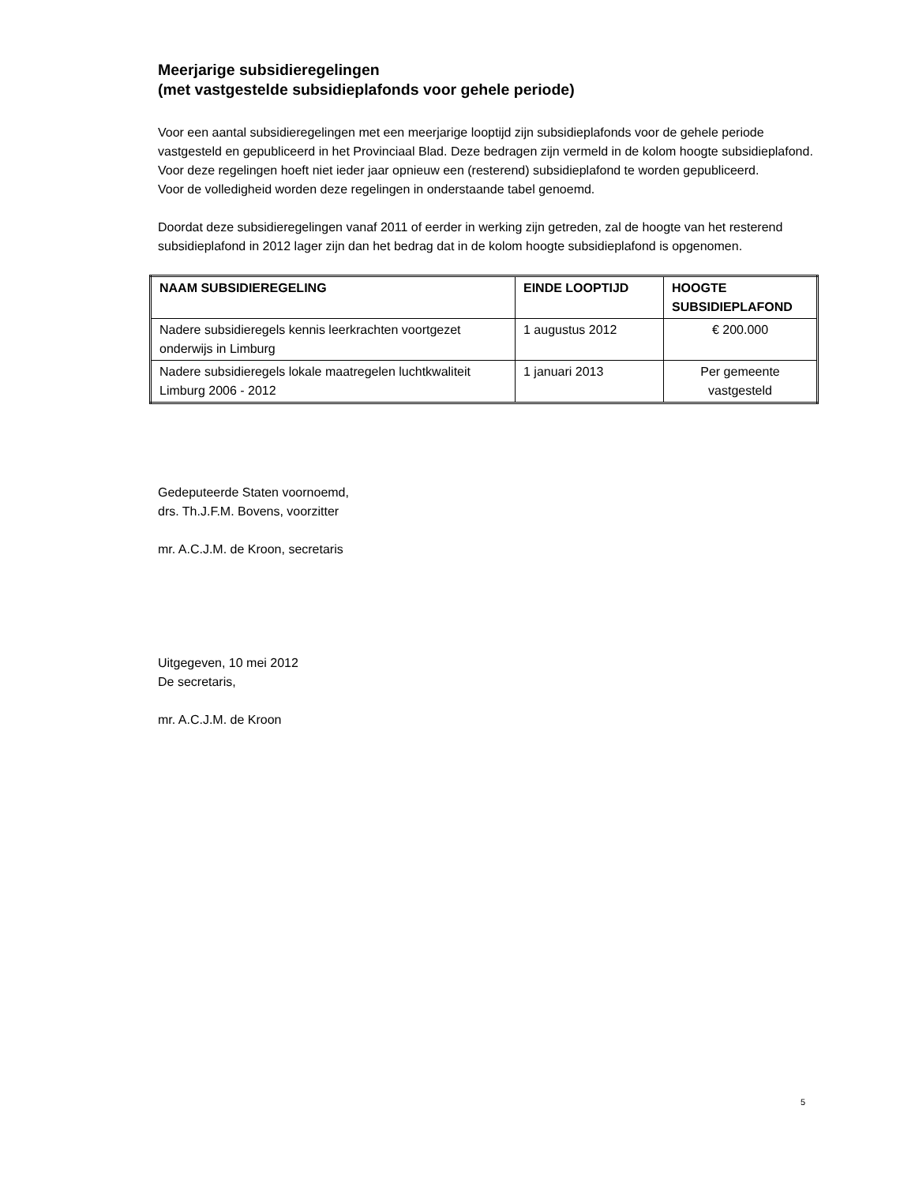Meerjarige subsidieregelingen
(met vastgestelde subsidieplafonds voor gehele periode)
Voor een aantal subsidieregelingen met een meerjarige looptijd zijn subsidieplafonds voor de gehele periode vastgesteld en gepubliceerd in het Provinciaal Blad. Deze bedragen zijn vermeld in de kolom hoogte subsidieplafond. Voor deze regelingen hoeft niet ieder jaar opnieuw een (resterend) subsidieplafond te worden gepubliceerd.
Voor de volledigheid worden deze regelingen in onderstaande tabel genoemd.
Doordat deze subsidieregelingen vanaf 2011 of eerder in werking zijn getreden, zal de hoogte van het resterend subsidieplafond in 2012 lager zijn dan het bedrag dat in de kolom hoogte subsidieplafond is opgenomen.
| NAAM SUBSIDIEREGELING | EINDE LOOPTIJD | HOOGTE SUBSIDIEPLAFOND |
| --- | --- | --- |
| Nadere subsidieregels kennis leerkrachten voortgezet onderwijs in Limburg | 1 augustus 2012 | € 200.000 |
| Nadere subsidieregels lokale maatregelen luchtkwaliteit Limburg 2006 - 2012 | 1 januari 2013 | Per gemeente vastgesteld |
Gedeputeerde Staten voornoemd,
drs. Th.J.F.M. Bovens, voorzitter
mr. A.C.J.M. de Kroon, secretaris
Uitgegeven, 10 mei 2012
De secretaris,
mr. A.C.J.M. de Kroon
5